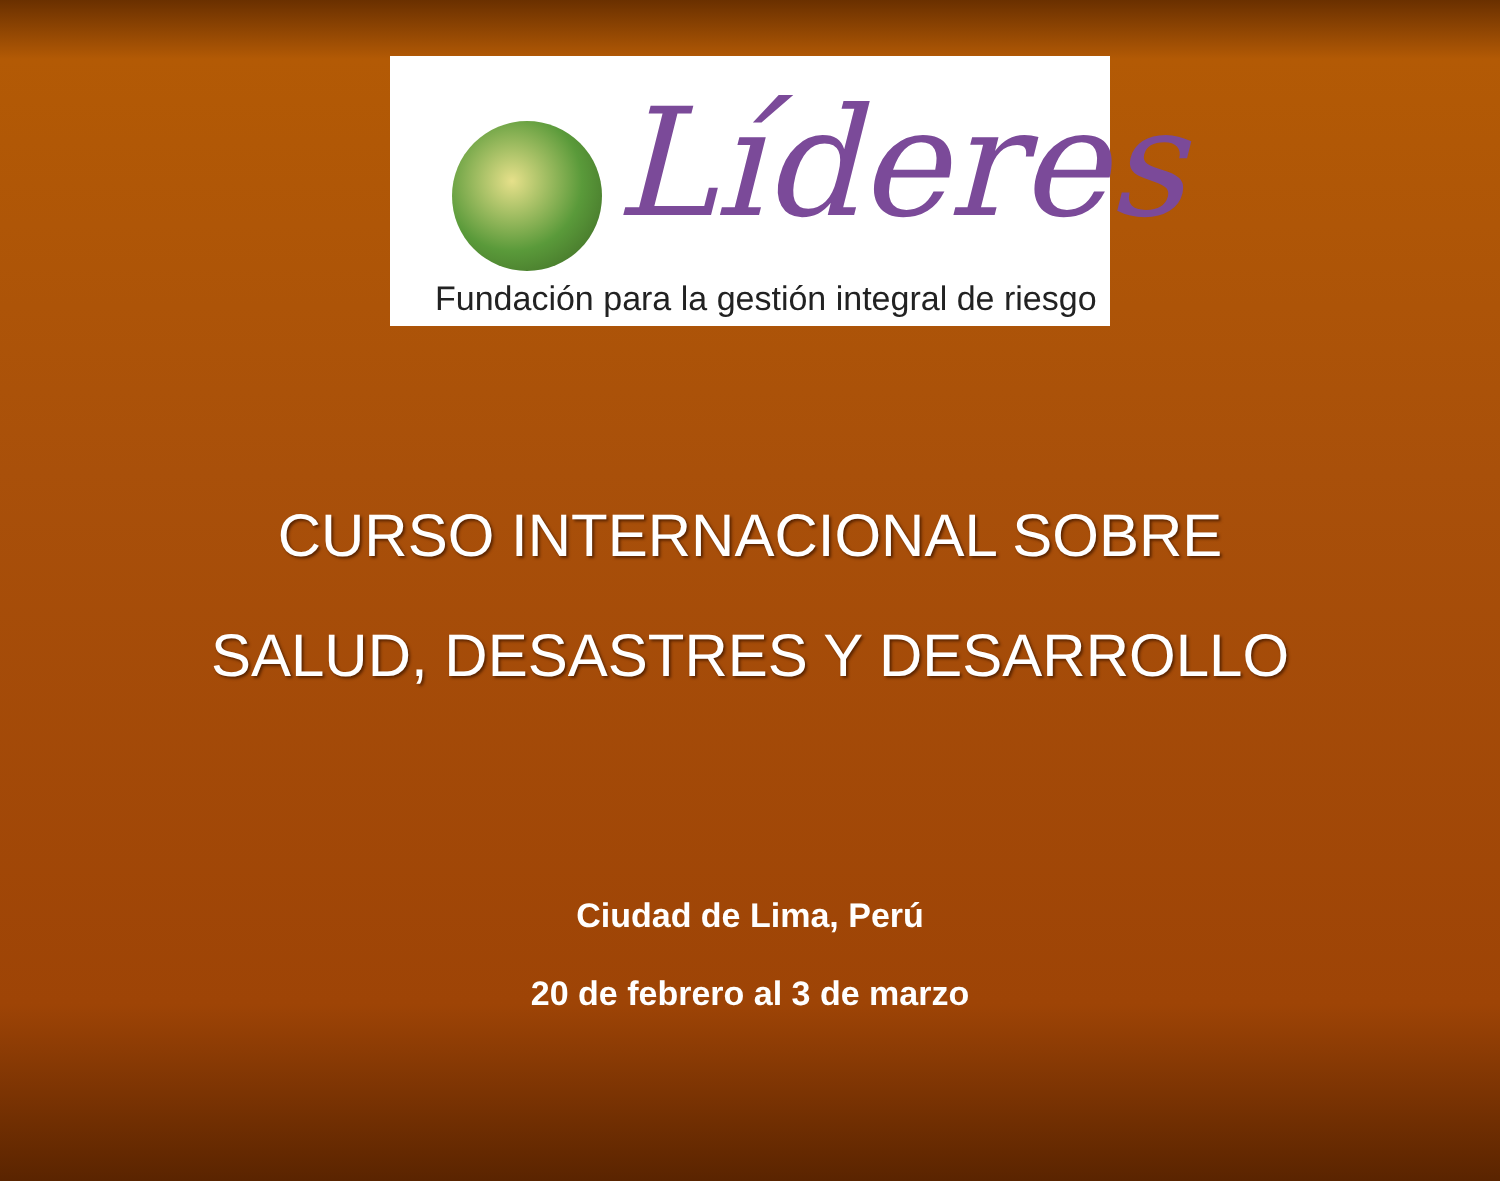Líderes
Fundación para la gestión integral de riesgo
CURSO INTERNACIONAL SOBRE
SALUD, DESASTRES Y DESARROLLO
Ciudad de Lima, Perú
20 de febrero al 3 de marzo